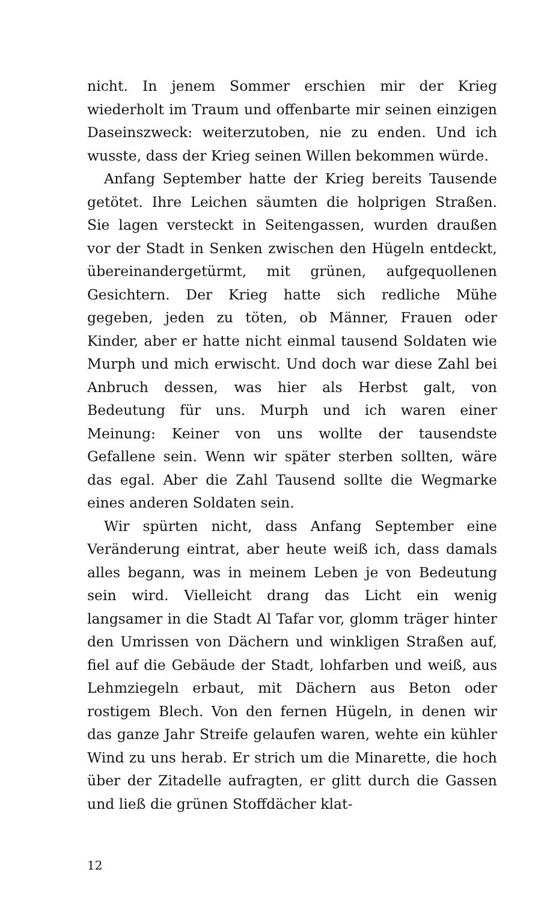nicht. In jenem Sommer erschien mir der Krieg wiederholt im Traum und offenbarte mir seinen einzigen Daseinszweck: weiterzutoben, nie zu enden. Und ich wusste, dass der Krieg seinen Willen bekommen würde.
Anfang September hatte der Krieg bereits Tausende getötet. Ihre Leichen säumten die holprigen Straßen. Sie lagen versteckt in Seitengassen, wurden draußen vor der Stadt in Senken zwischen den Hügeln entdeckt, übereinandergetürmt, mit grünen, aufgequollenen Gesichtern. Der Krieg hatte sich redliche Mühe gegeben, jeden zu töten, ob Männer, Frauen oder Kinder, aber er hatte nicht einmal tausend Soldaten wie Murph und mich erwischt. Und doch war diese Zahl bei Anbruch dessen, was hier als Herbst galt, von Bedeutung für uns. Murph und ich waren einer Meinung: Keiner von uns wollte der tausendste Gefallene sein. Wenn wir später sterben sollten, wäre das egal. Aber die Zahl Tausend sollte die Wegmarke eines anderen Soldaten sein.
Wir spürten nicht, dass Anfang September eine Veränderung eintrat, aber heute weiß ich, dass damals alles begann, was in meinem Leben je von Bedeutung sein wird. Vielleicht drang das Licht ein wenig langsamer in die Stadt Al Tafar vor, glomm träger hinter den Umrissen von Dächern und winkligen Straßen auf, fiel auf die Gebäude der Stadt, lohfarben und weiß, aus Lehmziegeln erbaut, mit Dächern aus Beton oder rostigem Blech. Von den fernen Hügeln, in denen wir das ganze Jahr Streife gelaufen waren, wehte ein kühler Wind zu uns herab. Er strich um die Minarette, die hoch über der Zitadelle aufragten, er glitt durch die Gassen und ließ die grünen Stoffdächer klat-
12